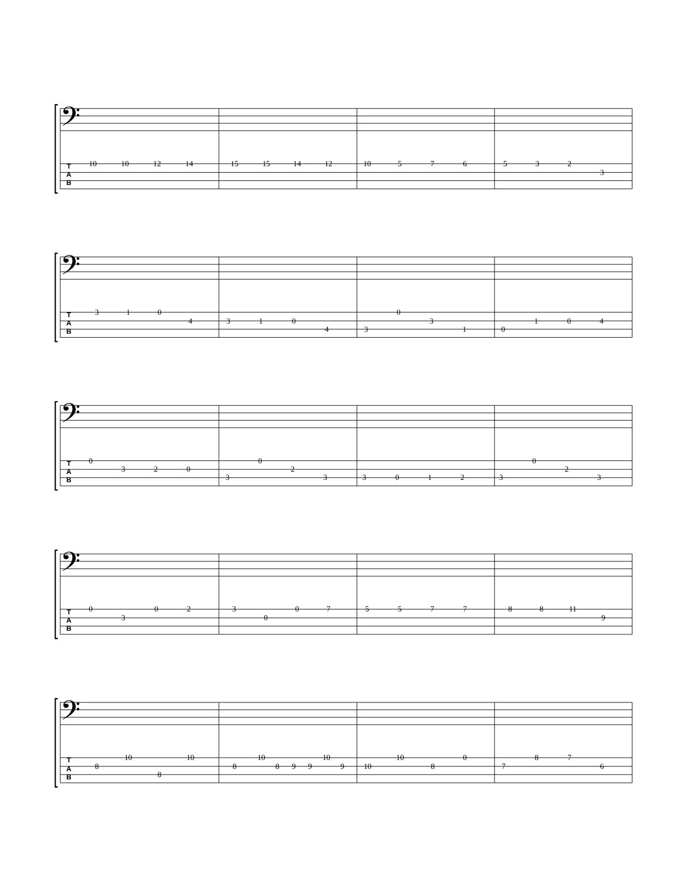𝄢
T
A
B
10
10
12
14
15
15
14
12
10
5
7
6
5
3
2
3
𝄢
T
A
B
3
1
0
4
3
1
0
4
3
0
3
1
0
1
0
4
𝄢
T
A
B
0
3
2
0
3
0
2
3
3
0
1
2
3
0
2
3
𝄢
T
A
B
0
3
0
2
3
0
0
7
5
5
7
7
8
8
11
9
𝄢
T
A
B
8
10
8
10
8
10
8
9
9
10
9
10
10
8
0
7
8
7
6